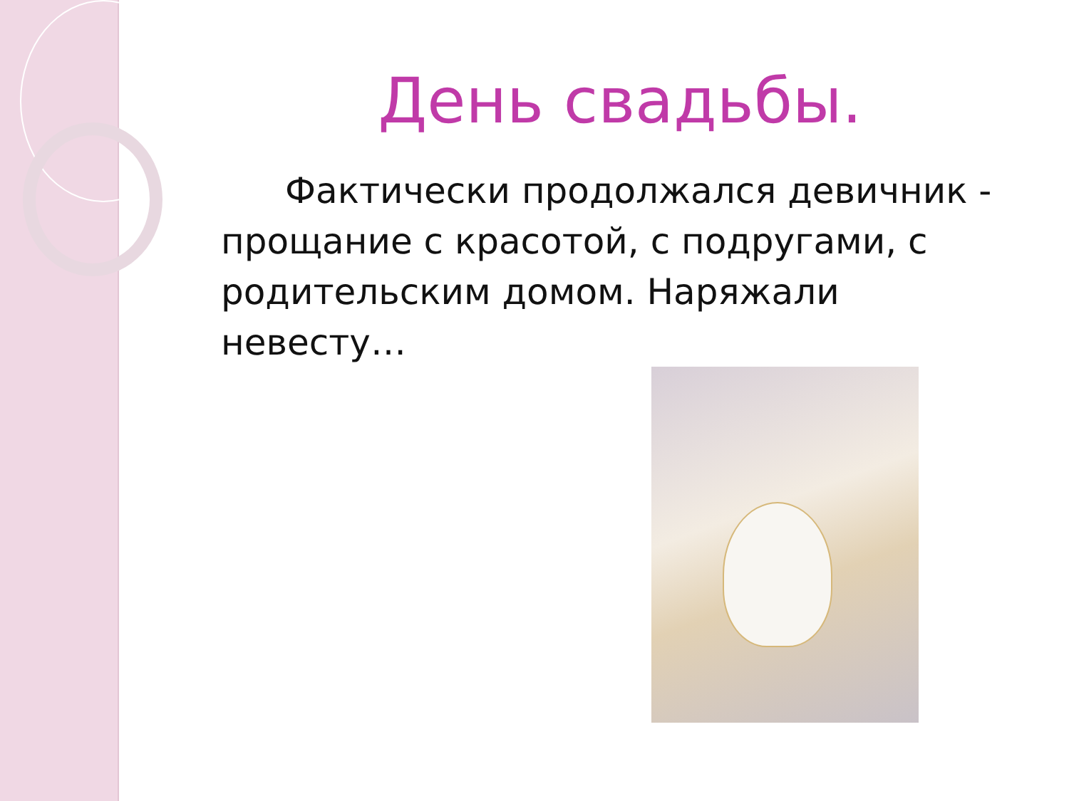День свадьбы.
Фактически продолжался девичник - прощание с красотой, с подругами, с родительским домом. Наряжали невесту…